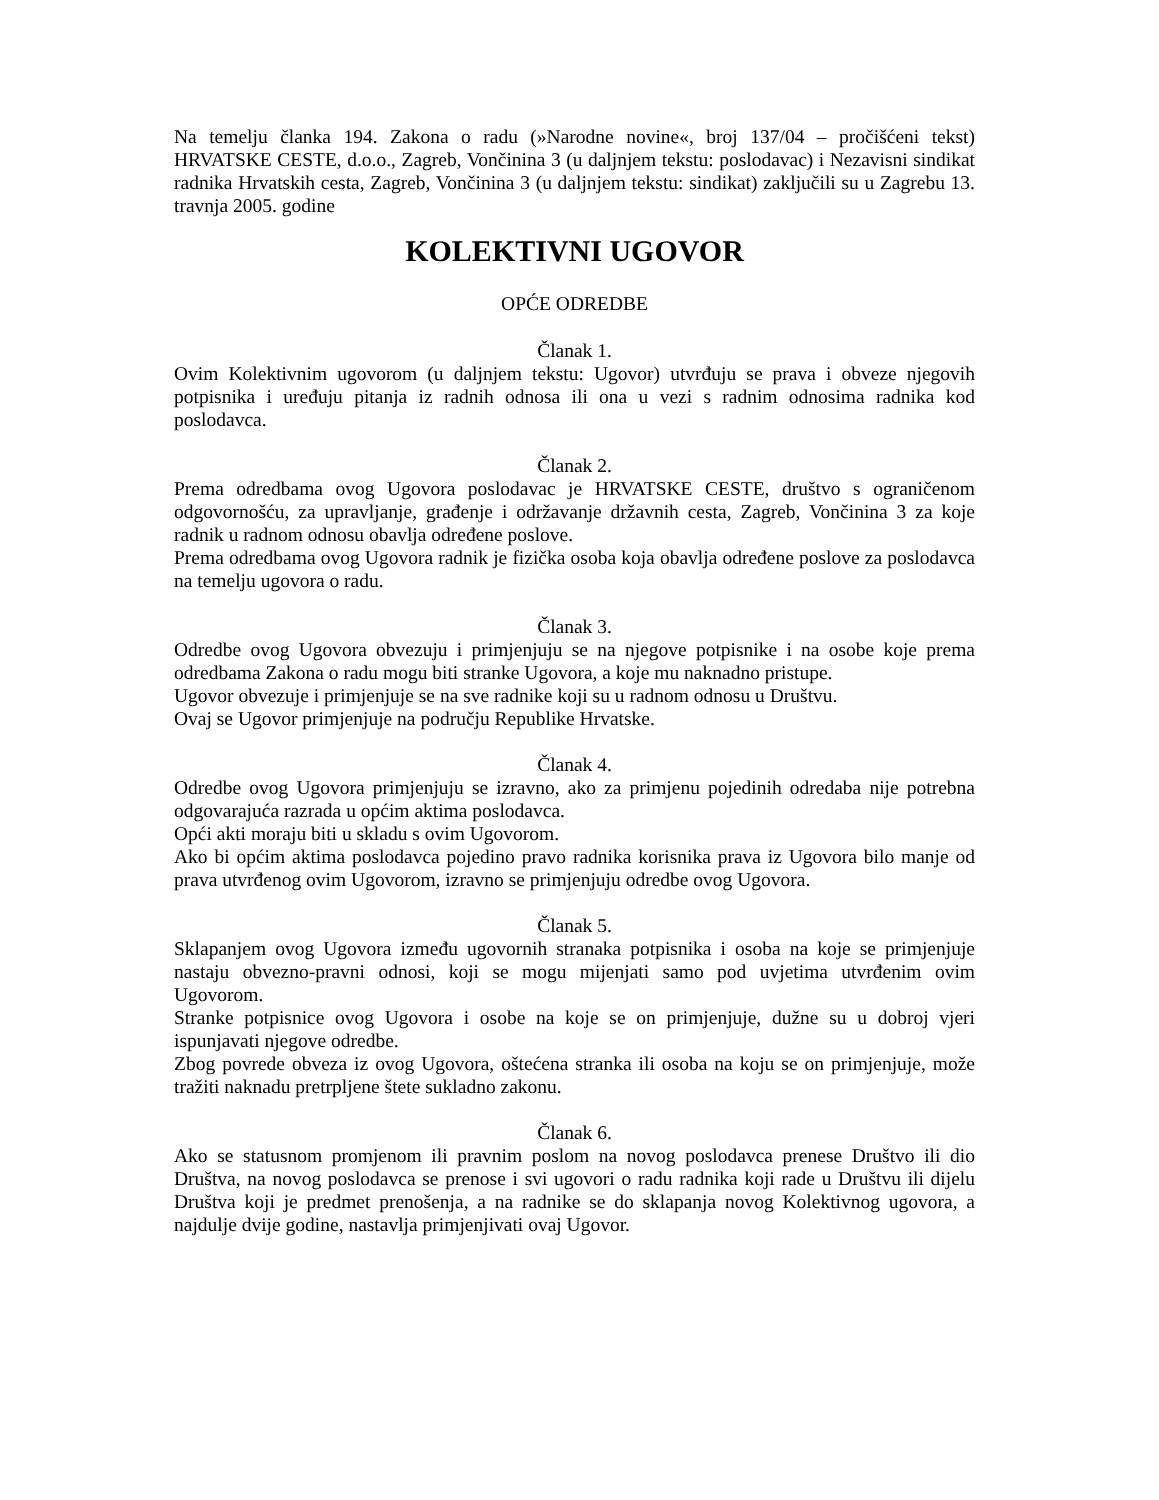Na temelju članka 194. Zakona o radu (»Narodne novine«, broj 137/04 – pročišćeni tekst) HRVATSKE CESTE, d.o.o., Zagreb, Vončinina 3 (u daljnjem tekstu: poslodavac) i Nezavisni sindikat radnika Hrvatskih cesta, Zagreb, Vončinina 3 (u daljnjem tekstu: sindikat) zaključili su u Zagrebu 13. travnja 2005. godine
KOLEKTIVNI UGOVOR
OPĆE ODREDBE
Članak 1.
Ovim Kolektivnim ugovorom (u daljnjem tekstu: Ugovor) utvrđuju se prava i obveze njegovih potpisnika i uređuju pitanja iz radnih odnosa ili ona u vezi s radnim odnosima radnika kod poslodavca.
Članak 2.
Prema odredbama ovog Ugovora poslodavac je HRVATSKE CESTE, društvo s ograničenom odgovornošću, za upravljanje, građenje i održavanje državnih cesta, Zagreb, Vončinina 3 za koje radnik u radnom odnosu obavlja određene poslove.
Prema odredbama ovog Ugovora radnik je fizička osoba koja obavlja određene poslove za poslodavca na temelju ugovora o radu.
Članak 3.
Odredbe ovog Ugovora obvezuju i primjenjuju se na njegove potpisnike i na osobe koje prema odredbama Zakona o radu mogu biti stranke Ugovora, a koje mu naknadno pristupe.
Ugovor obvezuje i primjenjuje se na sve radnike koji su u radnom odnosu u Društvu.
Ovaj se Ugovor primjenjuje na području Republike Hrvatske.
Članak 4.
Odredbe ovog Ugovora primjenjuju se izravno, ako za primjenu pojedinih odredaba nije potrebna odgovarajuća razrada u općim aktima poslodavca.
Opći akti moraju biti u skladu s ovim Ugovorom.
Ako bi općim aktima poslodavca pojedino pravo radnika korisnika prava iz Ugovora bilo manje od prava utvrđenog ovim Ugovorom, izravno se primjenjuju odredbe ovog Ugovora.
Članak 5.
Sklapanjem ovog Ugovora između ugovornih stranaka potpisnika i osoba na koje se primjenjuje nastaju obvezno-pravni odnosi, koji se mogu mijenjati samo pod uvjetima utvrđenim ovim Ugovorom.
Stranke potpisnice ovog Ugovora i osobe na koje se on primjenjuje, dužne su u dobroj vjeri ispunjavati njegove odredbe.
Zbog povrede obveza iz ovog Ugovora, oštećena stranka ili osoba na koju se on primjenjuje, može tražiti naknadu pretrpljene štete sukladno zakonu.
Članak 6.
Ako se statusnom promjenom ili pravnim poslom na novog poslodavca prenese Društvo ili dio Društva, na novog poslodavca se prenose i svi ugovori o radu radnika koji rade u Društvu ili dijelu Društva koji je predmet prenošenja, a na radnike se do sklapanja novog Kolektivnog ugovora, a najdulje dvije godine, nastavlja primjenjivati ovaj Ugovor.